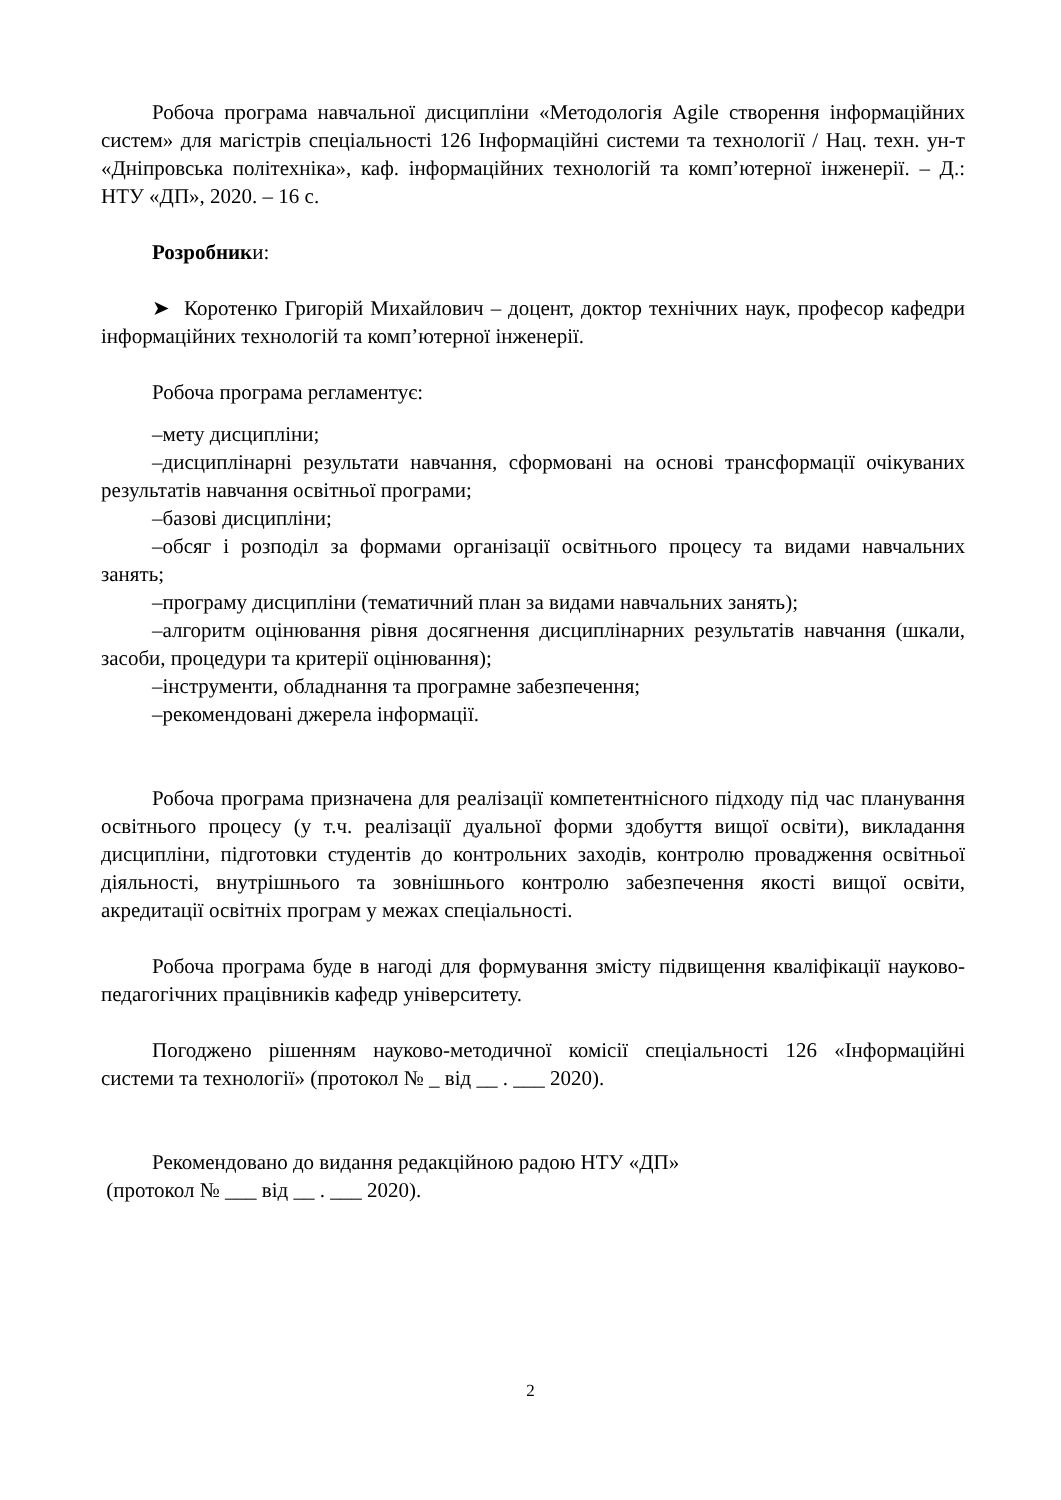Робоча програма навчальної дисципліни «Методологія Agile створення інформаційних систем» для магістрів спеціальності 126 Інформаційні системи та технології / Нац. техн. ун-т «Дніпровська політехніка», каф. інформаційних технологій та комп’ютерної інженерії. – Д.: НТУ «ДП», 2020. – 16 с.
Розробники:
➤ Коротенко Григорій Михайлович – доцент, доктор технічних наук, професор кафедри інформаційних технологій та комп’ютерної інженерії.
Робоча програма регламентує:
–мету дисципліни;
–дисциплінарні результати навчання, сформовані на основі трансформації очікуваних результатів навчання освітньої програми;
–базові дисципліни;
–обсяг і розподіл за формами організації освітнього процесу та видами навчальних занять;
–програму дисципліни (тематичний план за видами навчальних занять);
–алгоритм оцінювання рівня досягнення дисциплінарних результатів навчання (шкали, засоби, процедури та критерії оцінювання);
–інструменти, обладнання та програмне забезпечення;
–рекомендовані джерела інформації.
Робоча програма призначена для реалізації компетентнісного підходу під час планування освітнього процесу (у т.ч. реалізації дуальної форми здобуття вищої освіти), викладання дисципліни, підготовки студентів до контрольних заходів, контролю провадження освітньої діяльності, внутрішнього та зовнішнього контролю забезпечення якості вищої освіти, акредитації освітніх програм у межах спеціальності.
Робоча програма буде в нагоді для формування змісту підвищення кваліфікації науково-педагогічних працівників кафедр університету.
Погоджено рішенням науково-методичної комісії спеціальності 126 «Інформаційні системи та технології» (протокол № _ від __ . ___ 2020).
Рекомендовано до видання редакційною радою НТУ «ДП»
(протокол № ___ від __ . ___ 2020).
2